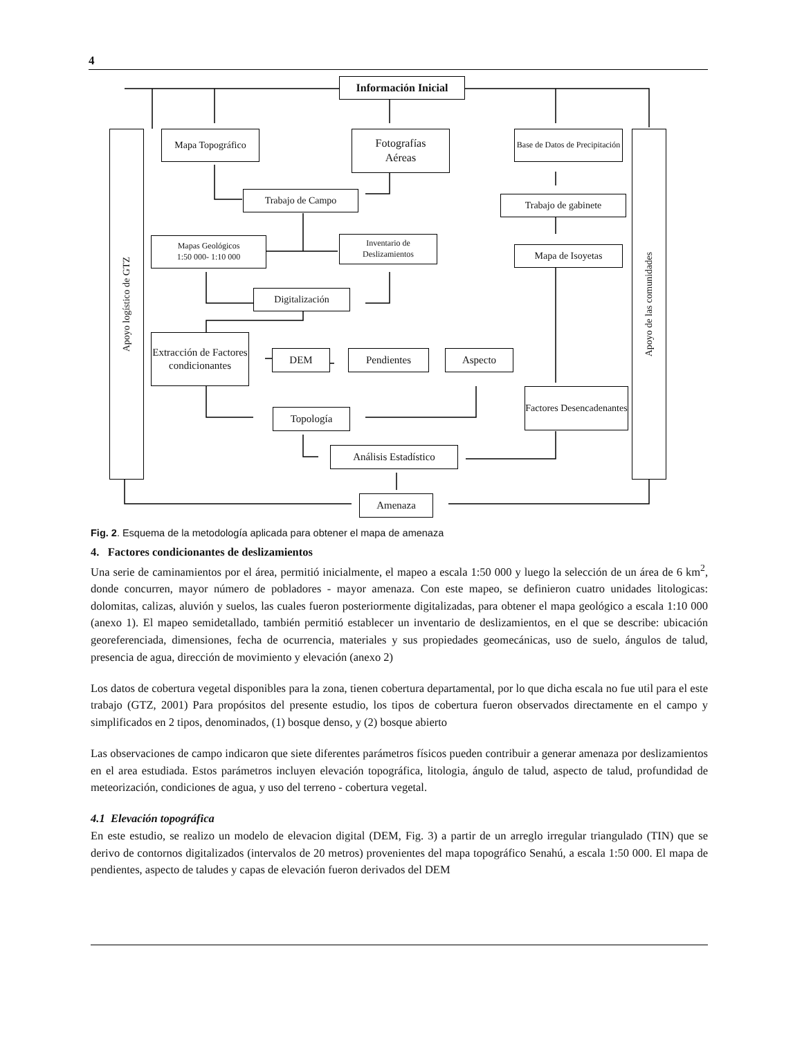4
Información Inicial
Apoyo logístico de GTZ
Apoyo de las comunidades
Mapa Topográfico
Fotografías
Aéreas
Base de Datos de Precipitación
Trabajo de Campo Trabajo de gabinete
Mapas Geológicos
1:50 000- 1:10 000
Inventario de Deslizamientos
Mapa de Isoyetas
Digitalización
Extracción de Factores condicionantes
DEM Pendientes Aspecto
Factores Desencadenantes
Topología
Análisis Estadístico
Amenaza
Fig. 2. Esquema de la metodología aplicada para obtener el mapa de amenaza
4. Factores condicionantes de deslizamientos
Una serie de caminamientos por el área, permitió inicialmente, el mapeo a escala 1:50 000 y luego la selección de un área de 6 km<sup>2</sup>, donde concurren, mayor número de pobladores - mayor amenaza. Con este mapeo, se definieron cuatro unidades litologicas: dolomitas, calizas, aluvión y suelos, las cuales fueron posteriormente digitalizadas, para obtener el mapa geológico a escala 1:10 000 (anexo 1). El mapeo semidetallado, también permitió establecer un inventario de deslizamientos, en el que se describe: ubicación georeferenciada, dimensiones, fecha de ocurrencia, materiales y sus propiedades geomecánicas, uso de suelo, ángulos de talud, presencia de agua, dirección de movimiento y elevación (anexo 2)
Los datos de cobertura vegetal disponibles para la zona, tienen cobertura departamental, por lo que dicha escala no fue util para el este trabajo (GTZ, 2001) Para propósitos del presente estudio, los tipos de cobertura fueron observados directamente en el campo y simplificados en 2 tipos, denominados, (1) bosque denso, y (2) bosque abierto
Las observaciones de campo indicaron que siete diferentes parámetros físicos pueden contribuir a generar amenaza por deslizamientos en el area estudiada. Estos parámetros incluyen elevación topográfica, litologia, ángulo de talud, aspecto de talud, profundidad de meteorización, condiciones de agua, y uso del terreno - cobertura vegetal.
4.1 Elevación topográfica
En este estudio, se realizo un modelo de elevacion digital (DEM, Fig. 3) a partir de un arreglo irregular triangulado (TIN) que se derivo de contornos digitalizados (intervalos de 20 metros) provenientes del mapa topográfico Senahú, a escala 1:50 000. El mapa de pendientes, aspecto de taludes y capas de elevación fueron derivados del DEM